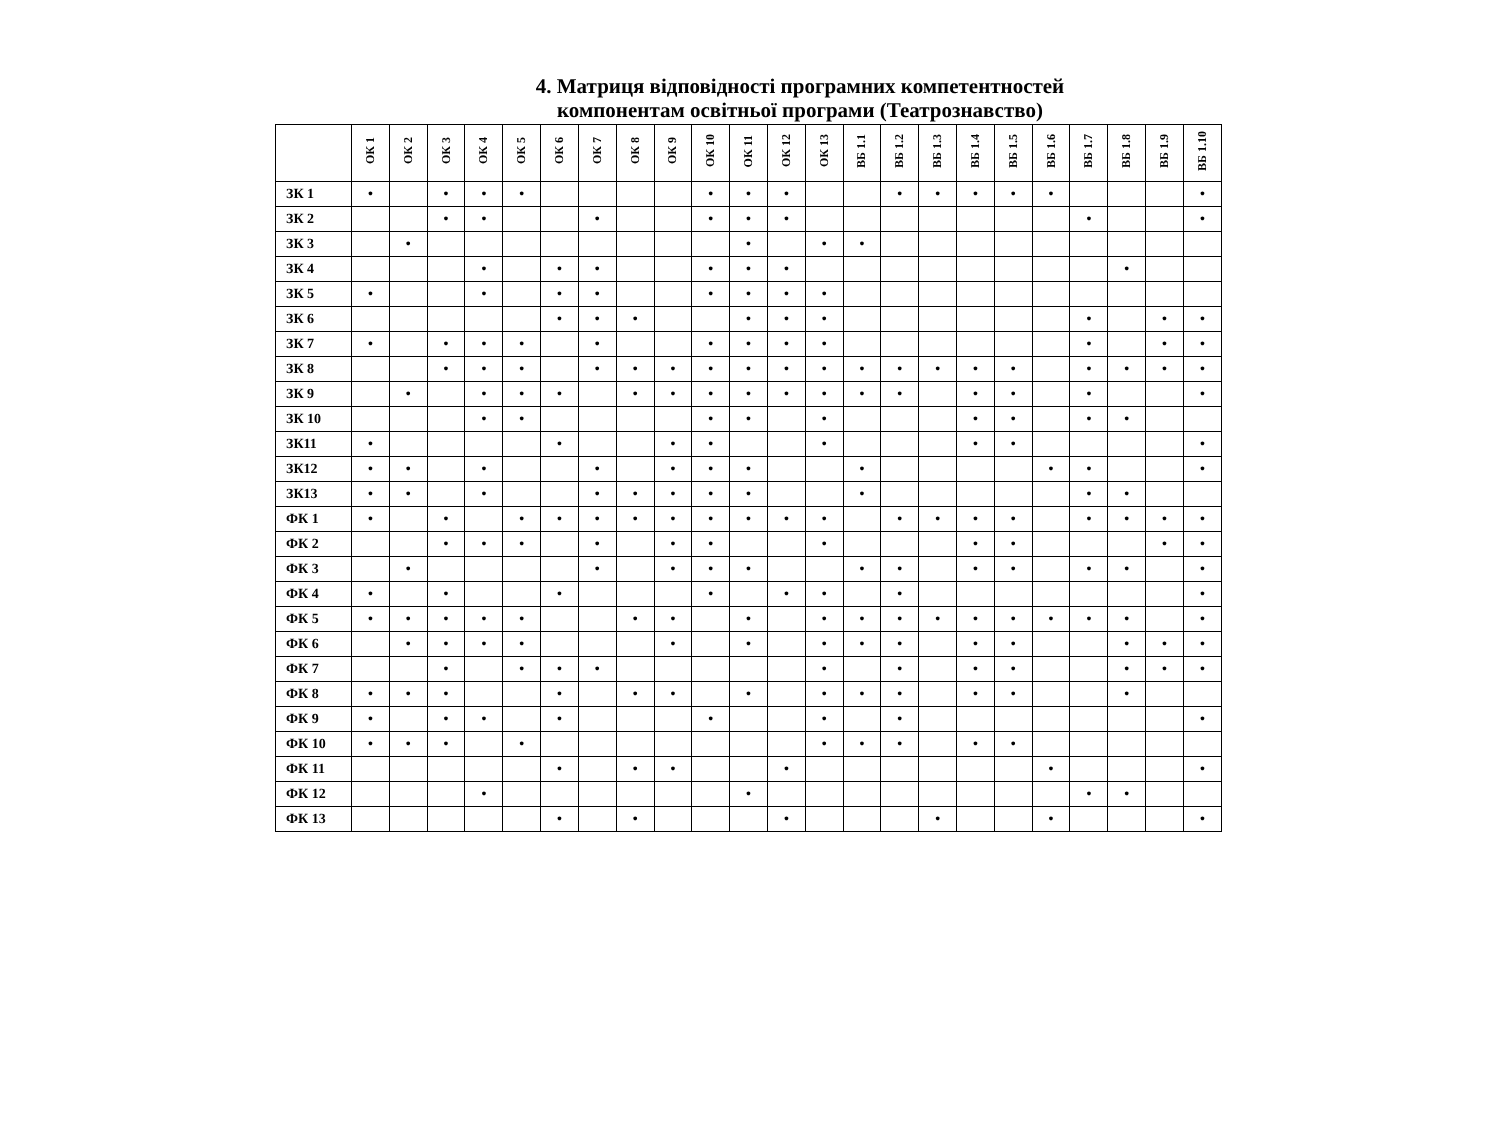4. Матриця відповідності програмних компетентностей
компонентам освітньої програми (Театрознавство)
| | ОК 1 | ОК 2 | ОК 3 | ОК 4 | ОК 5 | ОК 6 | ОК 7 | ОК 8 | ОК 9 | ОК 10 | ОК 11 | ОК 12 | ОК 13 | ВБ 1.1 | ВБ 1.2 | ВБ 1.3 | ВБ 1.4 | ВБ 1.5 | ВБ 1.6 | ВБ 1.7 | ВБ 1.8 | ВБ 1.9 | ВБ 1.10 |
| --- | --- | --- | --- | --- | --- | --- | --- | --- | --- | --- | --- | --- | --- | --- | --- | --- | --- | --- | --- | --- | --- | --- | --- |
| ЗК 1 | • | | • | • | • | | | | | • | • | • | | | • | • | • | • | • | | | | • |
| ЗК 2 | | | • | • | | | • | | | • | • | • | | | | | | | | • | | | • |
| ЗК 3 | | • | | | | | | | | | • | | • | • | | | | | | | | | |
| ЗК 4 | | | | • | | • | • | | | • | • | • | | | | | | | | | • | | |
| ЗК 5 | • | | | • | | • | • | | | • | • | • | • | | | | | | | | | | |
| ЗК 6 | | | | | | • | • | • | | | • | • | • | | | | | | | • | | • | • |
| ЗК 7 | • | | • | • | • | | • | | | • | • | • | • | | | | | | | • | | • | • |
| ЗК 8 | | | • | • | • | | • | • | • | • | • | • | • | • | • | • | • | • | | • | • | • | • |
| ЗК 9 | | • | | • | • | • | | • | • | • | • | • | • | • | • | | • | • | | • | | | • |
| ЗК 10 | | | | • | • | | | | | • | • | | • | | | | • | • | | • | • | | |
| ЗК11 | • | | | | | • | | | • | • | | | • | | | | • | • | | | | | • |
| ЗК12 | • | • | | • | | | • | | • | • | • | | | • | | | | | • | • | | | • |
| ЗК13 | • | • | | • | | | • | • | • | • | • | | | • | | | | | | • | • | | |
| ФК 1 | • | | • | | • | • | • | • | • | • | • | • | • | | • | • | • | • | | • | • | • | • |
| ФК 2 | | | • | • | • | | • | | • | • | | | • | | | | • | • | | | | • | • |
| ФК 3 | | • | | | | | • | | • | • | • | | | • | • | | • | • | | • | • | | • |
| ФК 4 | • | | • | | | • | | | | • | | • | • | | • | | | | | | | | • |
| ФК 5 | • | • | • | • | • | | | • | • | | • | | • | • | • | • | • | • | • | • | • | | • |
| ФК 6 | | • | • | • | • | | | | • | | • | | • | • | • | | • | • | | | • | • | • |
| ФК 7 | | | • | | • | • | • | | | | | | • | | • | | • | • | | | • | • | • |
| ФК 8 | • | • | • | | | • | | • | • | | • | | • | • | • | | • | • | | | • | | |
| ФК 9 | • | | • | • | | • | | | | • | | | • | | • | | | | | | | | • |
| ФК 10 | • | • | • | | • | | | | | | | | • | • | • | | • | • | | | | | |
| ФК 11 | | | | | | • | | • | • | | | • | | | | | | | • | | | | • |
| ФК 12 | | | | • | | | | | | | • | | | | | | | | | • | • | | |
| ФК 13 | | | | | | • | | • | | | | • | | | | • | | | • | | | | • |